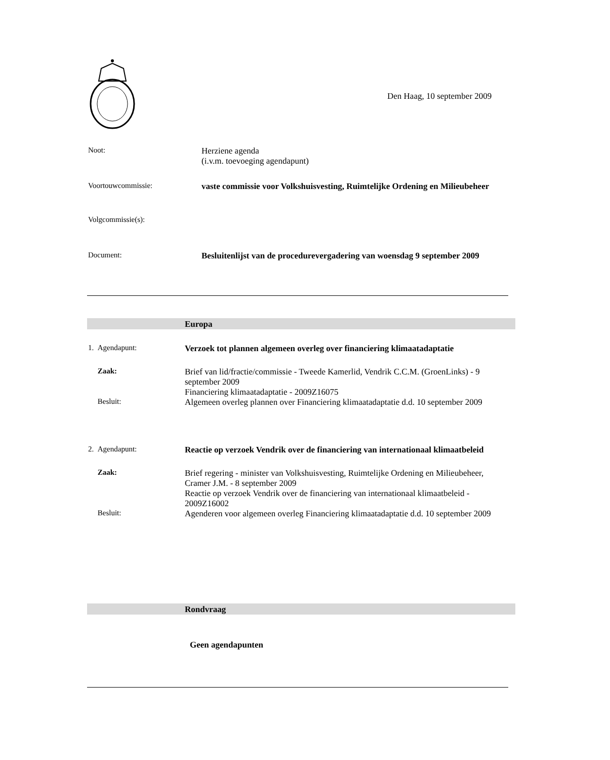Den Haag, 10 september 2009
Noot: Herziene agenda
(i.v.m. toevoeging agendapunt)
Voortouwcommissie: vaste commissie voor Volkshuisvesting, Ruimtelijke Ordening en Milieubeheer
Volgcommissie(s):
Document: Besluitenlijst van de procedurevergadering van woensdag 9 september 2009
Europa
1. Agendapunt: Verzoek tot plannen algemeen overleg over financiering klimaatadaptatie
Zaak: Brief van lid/fractie/commissie - Tweede Kamerlid, Vendrik C.C.M. (GroenLinks) - 9 september 2009
Financiering klimaatadaptatie - 2009Z16075
Besluit: Algemeen overleg plannen over Financiering klimaatadaptatie d.d. 10 september 2009
2. Agendapunt: Reactie op verzoek Vendrik over de financiering van internationaal klimaatbeleid
Zaak: Brief regering - minister van Volkshuisvesting, Ruimtelijke Ordening en Milieubeheer, Cramer J.M. - 8 september 2009
Reactie op verzoek Vendrik over de financiering van internationaal klimaatbeleid - 2009Z16002
Besluit: Agenderen voor algemeen overleg Financiering klimaatadaptatie d.d. 10 september 2009
Rondvraag
Geen agendapunten